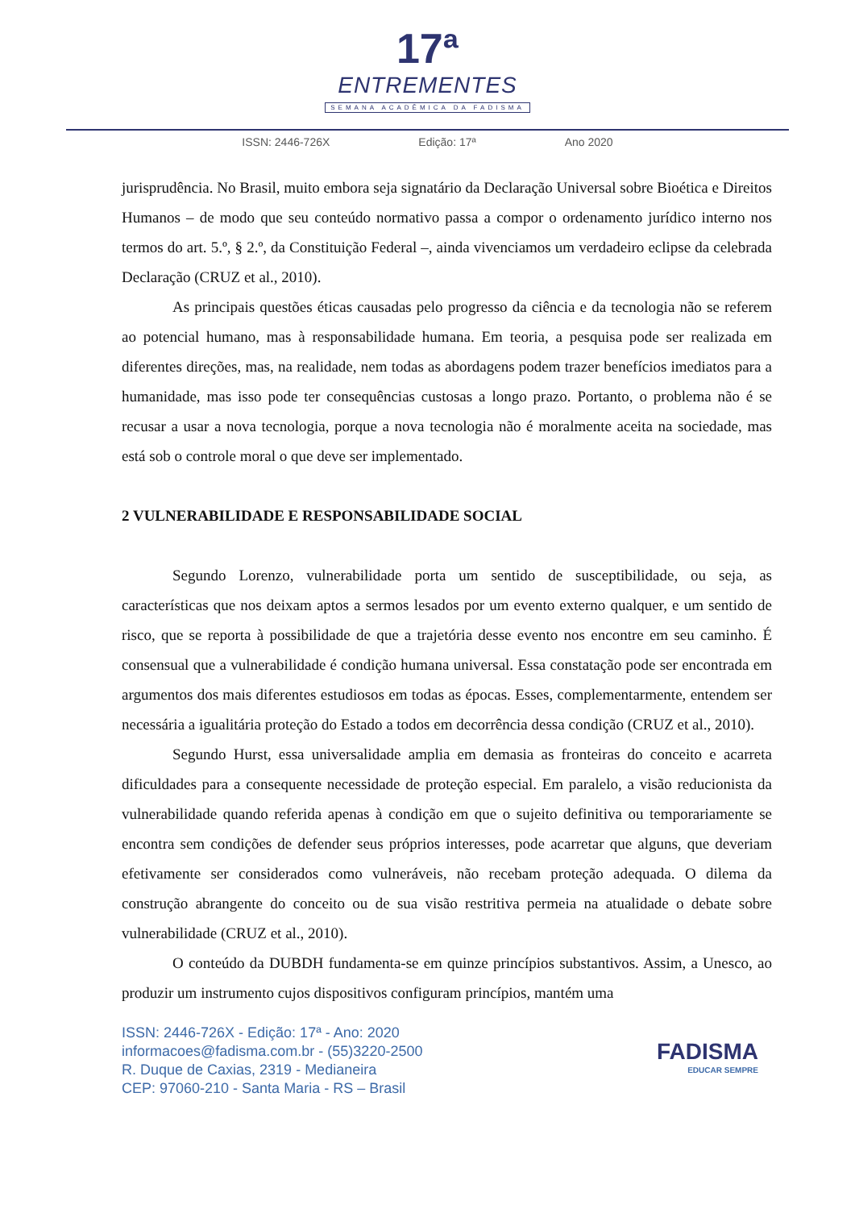17ª
ENTREMENTES
SEMANA ACADÊMICA DA FADISMA
ISSN: 2446-726X Edição: 17ª Ano 2020
jurisprudência. No Brasil, muito embora seja signatário da Declaração Universal sobre Bioética e Direitos Humanos – de modo que seu conteúdo normativo passa a compor o ordenamento jurídico interno nos termos do art. 5.º, § 2.º, da Constituição Federal –, ainda vivenciamos um verdadeiro eclipse da celebrada Declaração (CRUZ et al., 2010).
As principais questões éticas causadas pelo progresso da ciência e da tecnologia não se referem ao potencial humano, mas à responsabilidade humana. Em teoria, a pesquisa pode ser realizada em diferentes direções, mas, na realidade, nem todas as abordagens podem trazer benefícios imediatos para a humanidade, mas isso pode ter consequências custosas a longo prazo. Portanto, o problema não é se recusar a usar a nova tecnologia, porque a nova tecnologia não é moralmente aceita na sociedade, mas está sob o controle moral o que deve ser implementado.
2 VULNERABILIDADE E RESPONSABILIDADE SOCIAL
Segundo Lorenzo, vulnerabilidade porta um sentido de susceptibilidade, ou seja, as características que nos deixam aptos a sermos lesados por um evento externo qualquer, e um sentido de risco, que se reporta à possibilidade de que a trajetória desse evento nos encontre em seu caminho. É consensual que a vulnerabilidade é condição humana universal. Essa constatação pode ser encontrada em argumentos dos mais diferentes estudiosos em todas as épocas. Esses, complementarmente, entendem ser necessária a igualitária proteção do Estado a todos em decorrência dessa condição (CRUZ et al., 2010).
Segundo Hurst, essa universalidade amplia em demasia as fronteiras do conceito e acarreta dificuldades para a consequente necessidade de proteção especial. Em paralelo, a visão reducionista da vulnerabilidade quando referida apenas à condição em que o sujeito definitiva ou temporariamente se encontra sem condições de defender seus próprios interesses, pode acarretar que alguns, que deveriam efetivamente ser considerados como vulneráveis, não recebam proteção adequada. O dilema da construção abrangente do conceito ou de sua visão restritiva permeia na atualidade o debate sobre vulnerabilidade (CRUZ et al., 2010).
O conteúdo da DUBDH fundamenta-se em quinze princípios substantivos. Assim, a Unesco, ao produzir um instrumento cujos dispositivos configuram princípios, mantém uma
ISSN: 2446-726X - Edição: 17ª - Ano: 2020
informacoes@fadisma.com.br - (55)3220-2500
R. Duque de Caxias, 2319 - Medianeira
CEP: 97060-210 - Santa Maria - RS – Brasil
FADISMA
EDUCAR SEMPRE